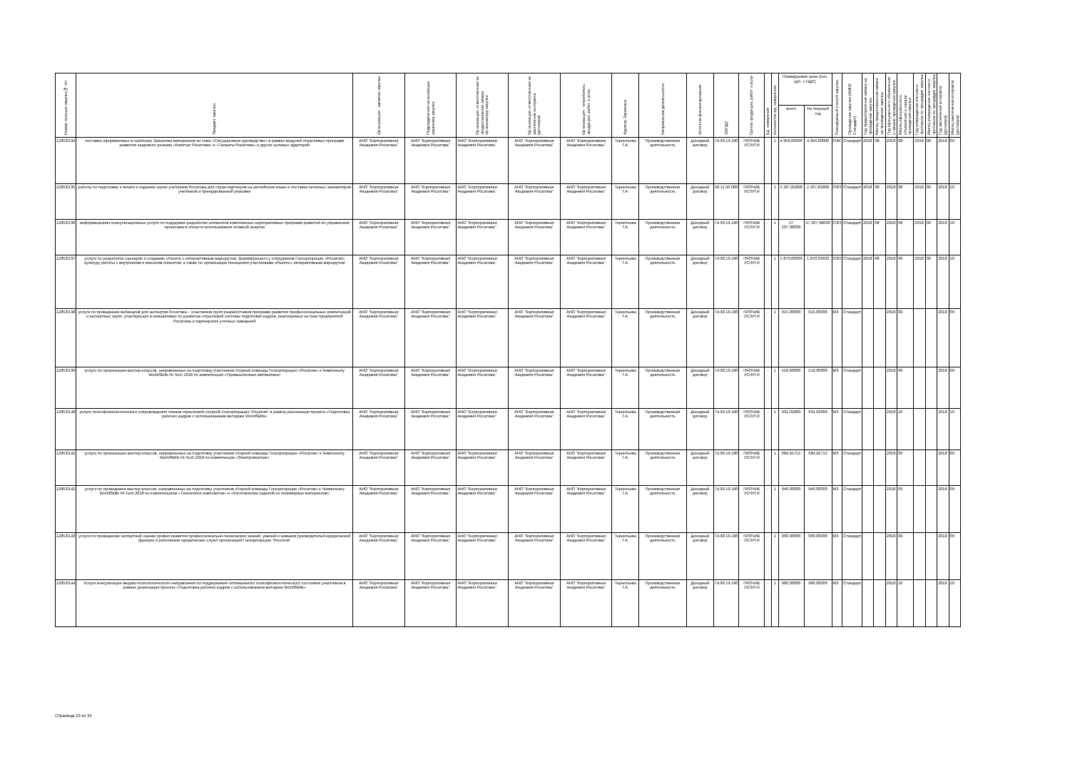| Номер позиции закупки№ п/п | Предмет закупки | Организация - заказчик закупки | Подразделение организации заказчика закупки | Организация, ответственная за предоставление заявки организатору закупки | Организация, ответственная за заключение контракта (договора) | Организация - потребитель продукции, работ и услуг | Куратор Заказчика | Направление деятельности | Источник финансирования | ОКПД2 | Группа продукции, работ и услуг | Ед. измерения | Количество ед. измерения | Планируемая цена (тыс. руб. с НДС) | | Планируемый способ закупки | Проведение закупки (44ФЗ/Стандарт) | Год предоставления заявки на проведение закупки | Месяц предоставления заявки на проведение закупки | Год официального объявления о начале проведения закупки | Месяц официального объявления о начале проведения закупки | Год утверждения итогового протокола по процедуре закупки | Месяц утверждения итогового протокола по процедуре закупки | Год заключения контракта (договора) | Месяц заключения контракта (договора) |
| --- | --- | --- | --- | --- | --- | --- | --- | --- | --- | --- | --- | --- | --- | --- | --- | --- | --- | --- | --- | --- | --- | --- | --- | --- | --- |
| | | | | | | | | | | | | | | всего | На текущий год | | | | | | | | | | |
| 12853/134 | поставка оформленных в шаблонах Заказчика материалов по теме «Ситуационное руководство» в рамках модулей отраслевых программ развития кадрового резерва «Капитал Росатома» и «Таланты Росатома» и других целевых аудиторий | АНО "Корпоративная Академия Росатома" | АНО "Корпоративная Академия Росатома" | АНО "Корпоративная Академия Росатома" | АНО "Корпоративная Академия Росатома" | АНО "Корпоративная Академия Росатома" | Терентьева Т.А. | Производственная деятельность | Доходный договор | 74.90.19.190 | ПРОЧИЕ УСЛУГИ | - | 1 | 4 956,00000 | 4 956,00000 | ОЗК | Стандарт | 2018 | 08 | 2018 | 08 | 2018 | 08 | 2018 | 09 |
| 12853/135 | работы по подготовке к печати и изданию серии учебников Росатома для стран-партнеров на английском языке и поставка печатных экземпляров учебников и брендированной упаковки | АНО "Корпоративная Академия Росатома" | АНО "Корпоративная Академия Росатома" | АНО "Корпоративная Академия Росатома" | АНО "Корпоративная Академия Росатома" | АНО "Корпоративная Академия Росатома" | Терентьева Т.А. | Производственная деятельность | Доходный договор | 58.11.50.000 | ПРОЧИЕ УСЛУГИ | - | 1 | 2 207,81868 | 2 207,81868 | ОЗП | Стандарт | 2018 | 08 | 2018 | 08 | 2018 | 09 | 2018 | 10 |
| 12853/136 | информационно-консультационные услуги по поддержке разработки элементов комплексных корпоративных программ развития по управлению проектами в области использования атомной энергии | АНО "Корпоративная Академия Росатома" | АНО "Корпоративная Академия Росатома" | АНО "Корпоративная Академия Росатома" | АНО "Корпоративная Академия Росатома" | АНО "Корпоративная Академия Росатома" | Терентьева Т.А. | Производственная деятельность | Доходный договор | 74.90.19.190 | ПРОЧИЕ УСЛУГИ | - | 1 | 27 207,98039 | 27 207,98039 | ОЗП | Стандарт | 2018 | 08 | 2018 | 08 | 2018 | 09 | 2018 | 10 |
| 12853/137 | услуги по разработке сценария и созданию объекта с интерактивным маршрутом, формирующего у сотрудников Госкорпорации «Росатом» культуру работы с внутренним и внешним клиентом, а также по организации посещения участниками объекта с интерактивным маршрутом | АНО "Корпоративная Академия Росатома" | АНО "Корпоративная Академия Росатома" | АНО "Корпоративная Академия Росатома" | АНО "Корпоративная Академия Росатома" | АНО "Корпоративная Академия Росатома" | Терентьева Т.А. | Производственная деятельность | Доходный договор | 74.90.19.190 | ПРОЧИЕ УСЛУГИ | - | 1 | 1 870,69333 | 1 870,69333 | ОЗП | Стандарт | 2018 | 08 | 2018 | 09 | 2018 | 09 | 2018 | 10 |
| 12853/138 | услуги по проведению вебинаров для экспертов Росатома – участников групп разработчиков программ развития профессиональных компетенций и экспертных групп, участвующих в инициативах по развитию отраслевой системы подготовки кадров, реализуемых на базе предприятий Росатома и партнерских учебных заведений | АНО "Корпоративная Академия Росатома" | АНО "Корпоративная Академия Росатома" | АНО "Корпоративная Академия Росатома" | АНО "Корпоративная Академия Росатома" | АНО "Корпоративная Академия Росатома" | Терентьева Т.А. | Производственная деятельность | Доходный договор | 74.90.19.190 | ПРОЧИЕ УСЛУГИ | - | 1 | 915,00000 | 915,00000 | МЗ | Стандарт | | | 2018 | 09 | | | 2018 | 09 |
| 12853/139 | услуги по организации мастер-классов, направленных на подготовку участников сборной команды Госкорпорации «Росатом» к Чемпионату WorldSkills Hi-Tech 2018 по компетенции «Промышленная автоматика» | АНО "Корпоративная Академия Росатома" | АНО "Корпоративная Академия Росатома" | АНО "Корпоративная Академия Росатома" | АНО "Корпоративная Академия Росатома" | АНО "Корпоративная Академия Росатома" | Терентьева Т.А. | Производственная деятельность | Доходный договор | 74.90.19.190 | ПРОЧИЕ УСЛУГИ | - | 1 | 519,60000 | 519,60000 | МЗ | Стандарт | | | 2018 | 09 | | | 2018 | 09 |
| 12853/140 | услуги психофизиологического сопровождения членов отраслевой сборной Госкорпорации "Росатом" в рамках реализации проекта «Подготовка рабочих кадров с использованием методики WorldSkills» | АНО "Корпоративная Академия Росатома" | АНО "Корпоративная Академия Росатома" | АНО "Корпоративная Академия Росатома" | АНО "Корпоративная Академия Росатома" | АНО "Корпоративная Академия Росатома" | Терентьева Т.А. | Производственная деятельность | Доходный договор | 74.90.19.190 | ПРОЧИЕ УСЛУГИ | - | 1 | 931,02000 | 931,02000 | МЗ | Стандарт | | | 2018 | 10 | | | 2018 | 10 |
| 12853/141 | услуги по организации мастер-классов, направленных на подготовку участников сборной команды Госкорпорации «Росатом» к Чемпионату WorldSkills Hi-Tech 2018 по компетенции «Электромонтаж» | АНО "Корпоративная Академия Росатома" | АНО "Корпоративная Академия Росатома" | АНО "Корпоративная Академия Росатома" | АНО "Корпоративная Академия Росатома" | АНО "Корпоративная Академия Росатома" | Терентьева Т.А. | Производственная деятельность | Доходный договор | 74.90.19.190 | ПРОЧИЕ УСЛУГИ | - | 1 | 684,92712 | 684,92712 | МЗ | Стандарт | | | 2018 | 09 | | | 2018 | 09 |
| 12853/142 | услуги по проведению мастер-классов, направленных на подготовку участников сборной команды Госкорпорации «Росатом» к Чемпионату WorldSkills Hi-Tech 2018 по компетенциям «Технологии композитов» и «Изготовление изделий из полимерных материалов» | АНО "Корпоративная Академия Росатома" | АНО "Корпоративная Академия Росатома" | АНО "Корпоративная Академия Росатома" | АНО "Корпоративная Академия Росатома" | АНО "Корпоративная Академия Росатома" | Терентьева Т.А. | Производственная деятельность | Доходный договор | 74.90.19.190 | ПРОЧИЕ УСЛУГИ | - | 1 | 946,00000 | 946,00000 | МЗ | Стандарт | | | 2018 | 09 | | | 2018 | 09 |
| 12853/143 | услуги по проведению экспертной оценки уровня развития профессионально-технических знаний, умений и навыков руководителей юридической функции и работников юридических служб организаций Госкорпорации "Росатом" | АНО "Корпоративная Академия Росатома" | АНО "Корпоративная Академия Росатома" | АНО "Корпоративная Академия Росатома" | АНО "Корпоративная Академия Росатома" | АНО "Корпоративная Академия Росатома" | Терентьева Т.А. | Производственная деятельность | Доходный договор | 74.90.19.190 | ПРОЧИЕ УСЛУГИ | - | 1 | 960,00000 | 960,00000 | МЗ | Стандарт | | | 2018 | 09 | | | 2018 | 09 |
| 12853/144 | Услуги консультации медико-психологического направления по поддержанию оптимального психофизиологического состояния участников в рамках реализации проекта «Подготовка рабочих кадров с использованием методики WorldSkills» | АНО "Корпоративная Академия Росатома" | АНО "Корпоративная Академия Росатома" | АНО "Корпоративная Академия Росатома" | АНО "Корпоративная Академия Росатома" | АНО "Корпоративная Академия Росатома" | Терентьева Т.А. | Производственная деятельность | Доходный договор | 74.90.19.190 | ПРОЧИЕ УСЛУГИ | - | 1 | 980,00000 | 980,00000 | МЗ | Стандарт | | | 2018 | 10 | | | 2018 | 10 |
Страница 10 из 34